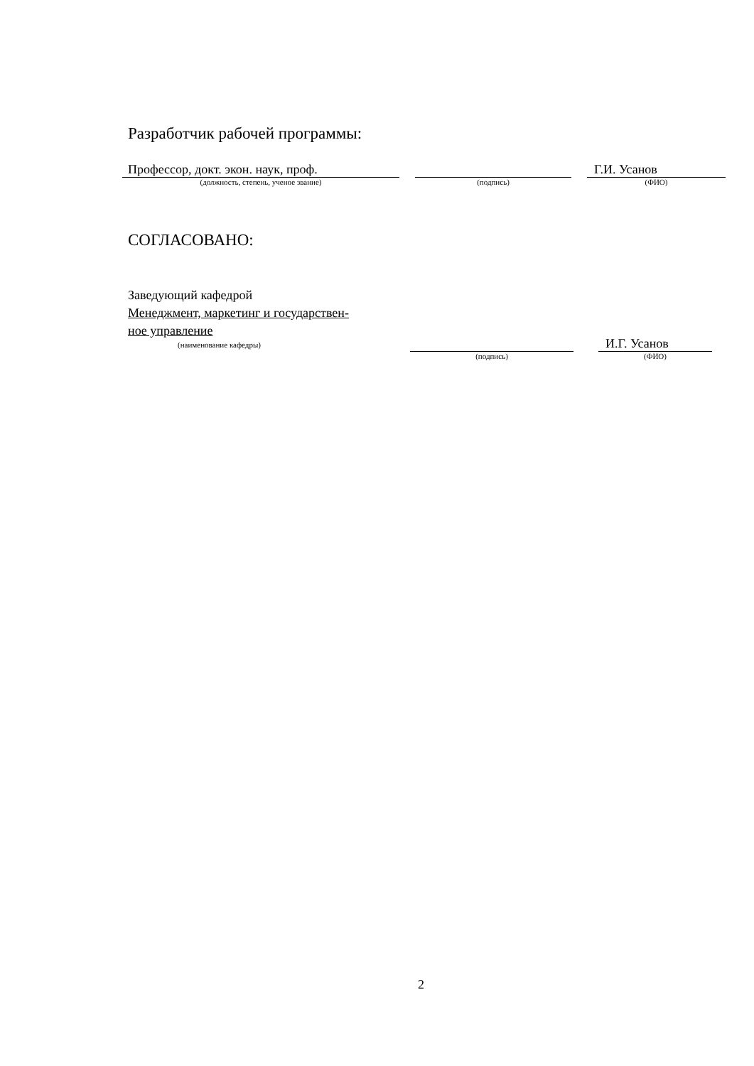Разработчик рабочей программы:
Профессор, докт. экон. наук, проф.
(должность, степень, ученое звание)
(подпись)
Г.И. Усанов
(ФИО)
СОГЛАСОВАНО:
Заведующий кафедрой
Менеджмент, маркетинг и государствен-
ное управление
(наименование кафедры)
(подпись)
И.Г. Усанов
(ФИО)
2